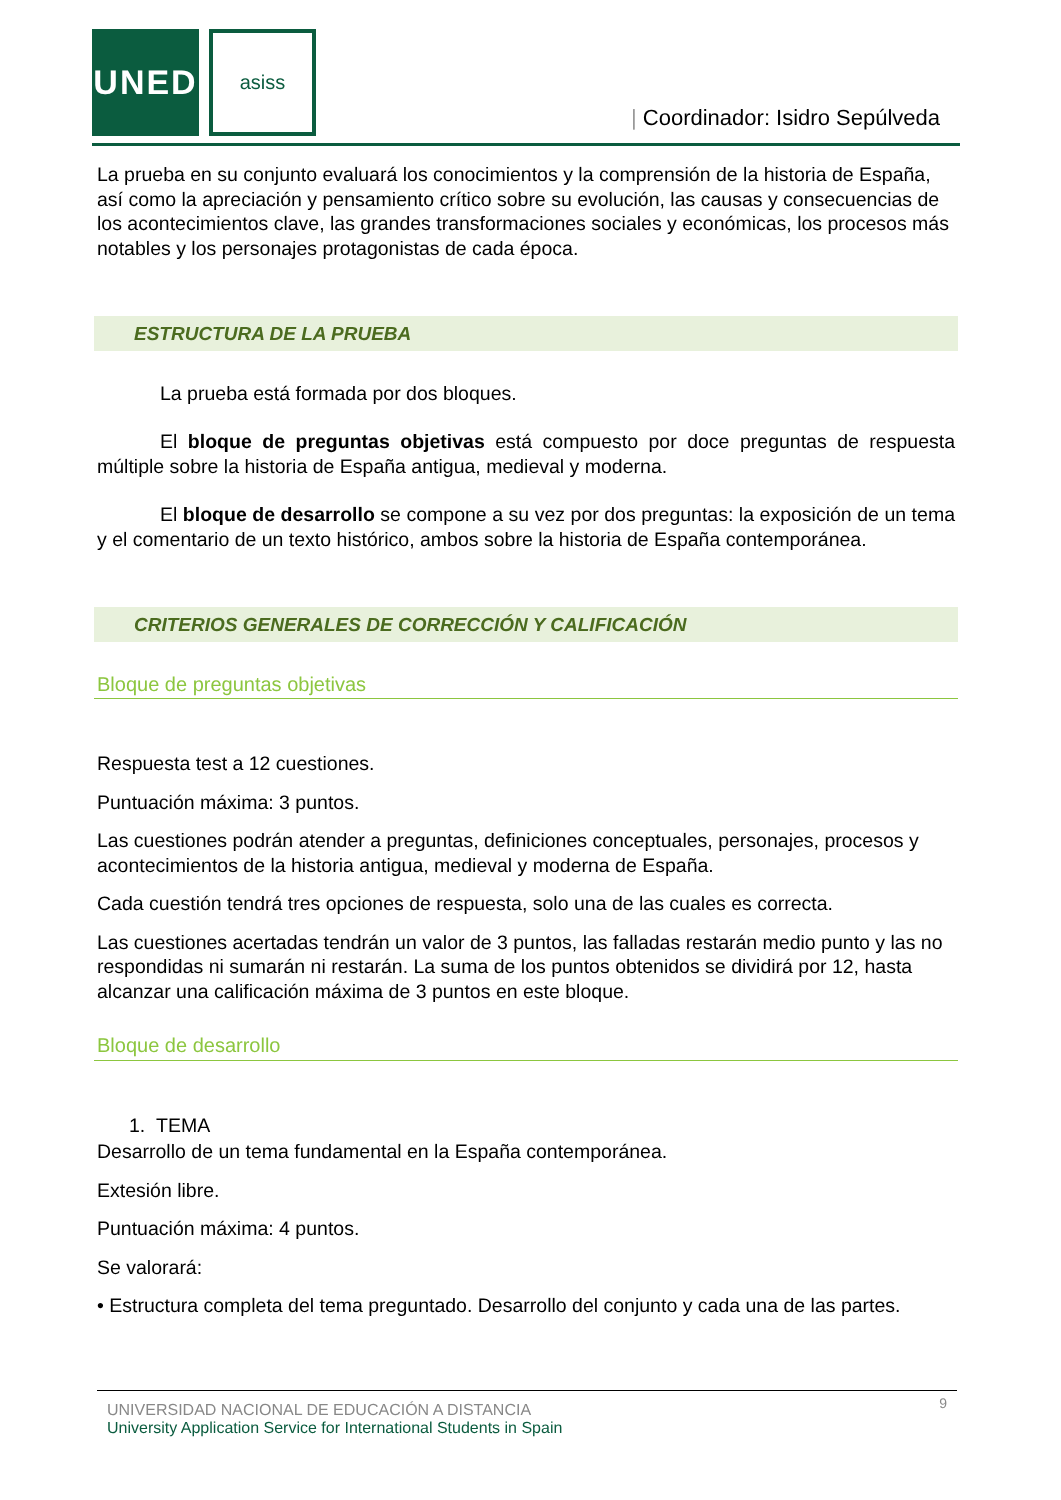UNED asiss
| Coordinador: Isidro Sepúlveda
La prueba en su conjunto evaluará los conocimientos y la comprensión de la historia de España, así como la apreciación y pensamiento crítico sobre su evolución, las causas y consecuencias de los acontecimientos clave, las grandes transformaciones sociales y económicas, los procesos más notables y los personajes protagonistas de cada época.
ESTRUCTURA DE LA PRUEBA
La prueba está formada por dos bloques.
El bloque de preguntas objetivas está compuesto por doce preguntas de respuesta múltiple sobre la historia de España antigua, medieval y moderna.
El bloque de desarrollo se compone a su vez por dos preguntas: la exposición de un tema y el comentario de un texto histórico, ambos sobre la historia de España contemporánea.
CRITERIOS GENERALES DE CORRECCIÓN Y CALIFICACIÓN
Bloque de preguntas objetivas
Respuesta test a 12 cuestiones.
Puntuación máxima: 3 puntos.
Las cuestiones podrán atender a preguntas, definiciones conceptuales, personajes, procesos y acontecimientos de la historia antigua, medieval y moderna de España.
Cada cuestión tendrá tres opciones de respuesta, solo una de las cuales es correcta.
Las cuestiones acertadas tendrán un valor de 3 puntos, las falladas restarán medio punto y las no respondidas ni sumarán ni restarán. La suma de los puntos obtenidos se dividirá por 12, hasta alcanzar una calificación máxima de 3 puntos en este bloque.
Bloque de desarrollo
1. TEMA
Desarrollo de un tema fundamental en la España contemporánea.
Extesión libre.
Puntuación máxima: 4 puntos.
Se valorará:
• Estructura completa del tema preguntado. Desarrollo del conjunto y cada una de las partes.
UNIVERSIDAD NACIONAL DE EDUCACIÓN A DISTANCIA
University Application Service for International Students in Spain
9